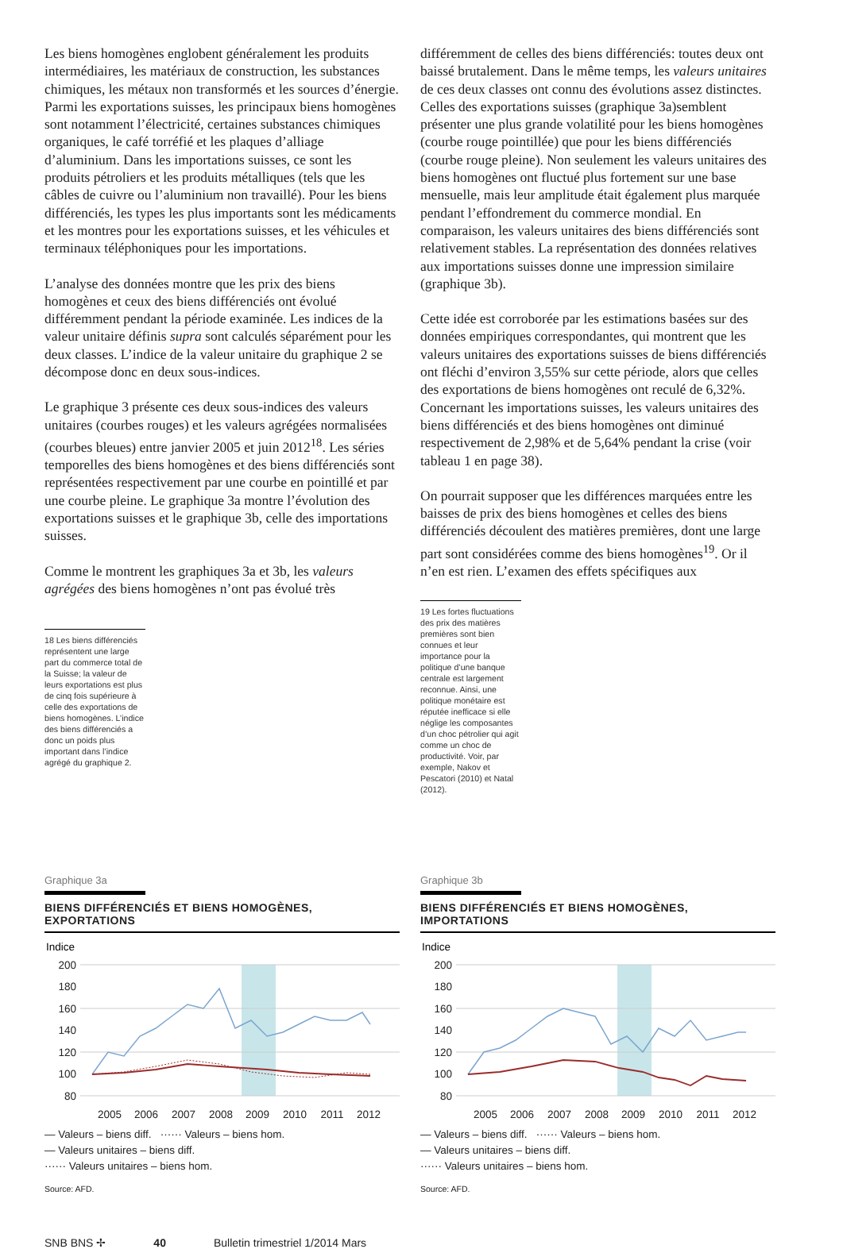Les biens homogènes englobent généralement les produits intermédiaires, les matériaux de construction, les substances chimiques, les métaux non transformés et les sources d’énergie. Parmi les exportations suisses, les principaux biens homogènes sont notamment l’électricité, certaines substances chimiques organiques, le café torréfié et les plaques d’alliage d’aluminium. Dans les importations suisses, ce sont les produits pétroliers et les produits métalliques (tels que les câbles de cuivre ou l’aluminium non travaillé). Pour les biens différenciés, les types les plus importants sont les médicaments et les montres pour les exportations suisses, et les véhicules et terminaux téléphoniques pour les importations.
L’analyse des données montre que les prix des biens homogènes et ceux des biens différenciés ont évolué différemment pendant la période examinée. Les indices de la valeur unitaire définis supra sont calculés séparément pour les deux classes. L’indice de la valeur unitaire du graphique 2 se décompose donc en deux sous-indices.
Le graphique 3 présente ces deux sous-indices des valeurs unitaires (courbes rouges) et les valeurs agrégées normalisées (courbes bleues) entre janvier 2005 et juin 2012<sup>18</sup>. Les séries temporelles des biens homogènes et des biens différenciés sont représentées respectivement par une courbe en pointillé et par une courbe pleine. Le graphique 3a montre l’évolution des exportations suisses et le graphique 3b, celle des importations suisses.
Comme le montrent les graphiques 3a et 3b, les valeurs agrégées des biens homogènes n’ont pas évolué très
18 Les biens différenciés représentent une large part du commerce total de la Suisse; la valeur de leurs exportations est plus de cinq fois supérieure à celle des exportations de biens homogènes. L’indice des biens différenciés a donc un poids plus important dans l’indice agrégé du graphique 2.
différemment de celles des biens différenciés: toutes deux ont baissé brutalement. Dans le même temps, les valeurs unitaires de ces deux classes ont connu des évolutions assez distinctes. Celles des exportations suisses (graphique 3a)semblent présenter une plus grande volatilité pour les biens homogènes (courbe rouge pointillée) que pour les biens différenciés (courbe rouge pleine). Non seulement les valeurs unitaires des biens homogènes ont fluctué plus fortement sur une base mensuelle, mais leur amplitude était également plus marquée pendant l’effondrement du commerce mondial. En comparaison, les valeurs unitaires des biens différenciés sont relativement stables. La représentation des données relatives aux importations suisses donne une impression similaire (graphique 3b).
Cette idée est corroborée par les estimations basées sur des données empiriques correspondantes, qui montrent que les valeurs unitaires des exportations suisses de biens différenciés ont fléchi d’environ 3,55% sur cette période, alors que celles des exportations de biens homogènes ont reculé de 6,32%. Concernant les importations suisses, les valeurs unitaires des biens différenciés et des biens homogènes ont diminué respectivement de 2,98% et de 5,64% pendant la crise (voir tableau 1 en page 38).
On pourrait supposer que les différences marquées entre les baisses de prix des biens homogènes et celles des biens différenciés découlent des matières premières, dont une large part sont considérées comme des biens homogènes<sup>19</sup>. Or il n’en est rien. L’examen des effets spécifiques aux
19 Les fortes fluctuations des prix des matières premières sont bien connues et leur importance pour la politique d’une banque centrale est largement reconnue. Ainsi, une politique monétaire est réputée inefficace si elle néglige les composantes d’un choc pétrolier qui agit comme un choc de productivité. Voir, par exemple, Nakov et Pescatori (2010) et Natal (2012).
Graphique 3a
BIENS DIFFÉRENCIÉS ET BIENS HOMOGÈNES, EXPORTATIONS
Indice
200
180
160
140
120
100
80
2005
2006
2007
2008
2009
2010
2011
2012
— Valeurs – biens diff. ······ Valeurs – biens hom.
— Valeurs unitaires – biens diff.
······ Valeurs unitaires – biens hom.
Source: AFD.
Graphique 3b
BIENS DIFFÉRENCIÉS ET BIENS HOMOGÈNES, IMPORTATIONS
Indice
200
180
160
140
120
100
80
2005
2006
2007
2008
2009
2010
2011
2012
— Valeurs – biens diff. ······ Valeurs – biens hom.
— Valeurs unitaires – biens diff.
······ Valeurs unitaires – biens hom.
Source: AFD.
SNB BNS ✢ 40 Bulletin trimestriel 1/2014 Mars